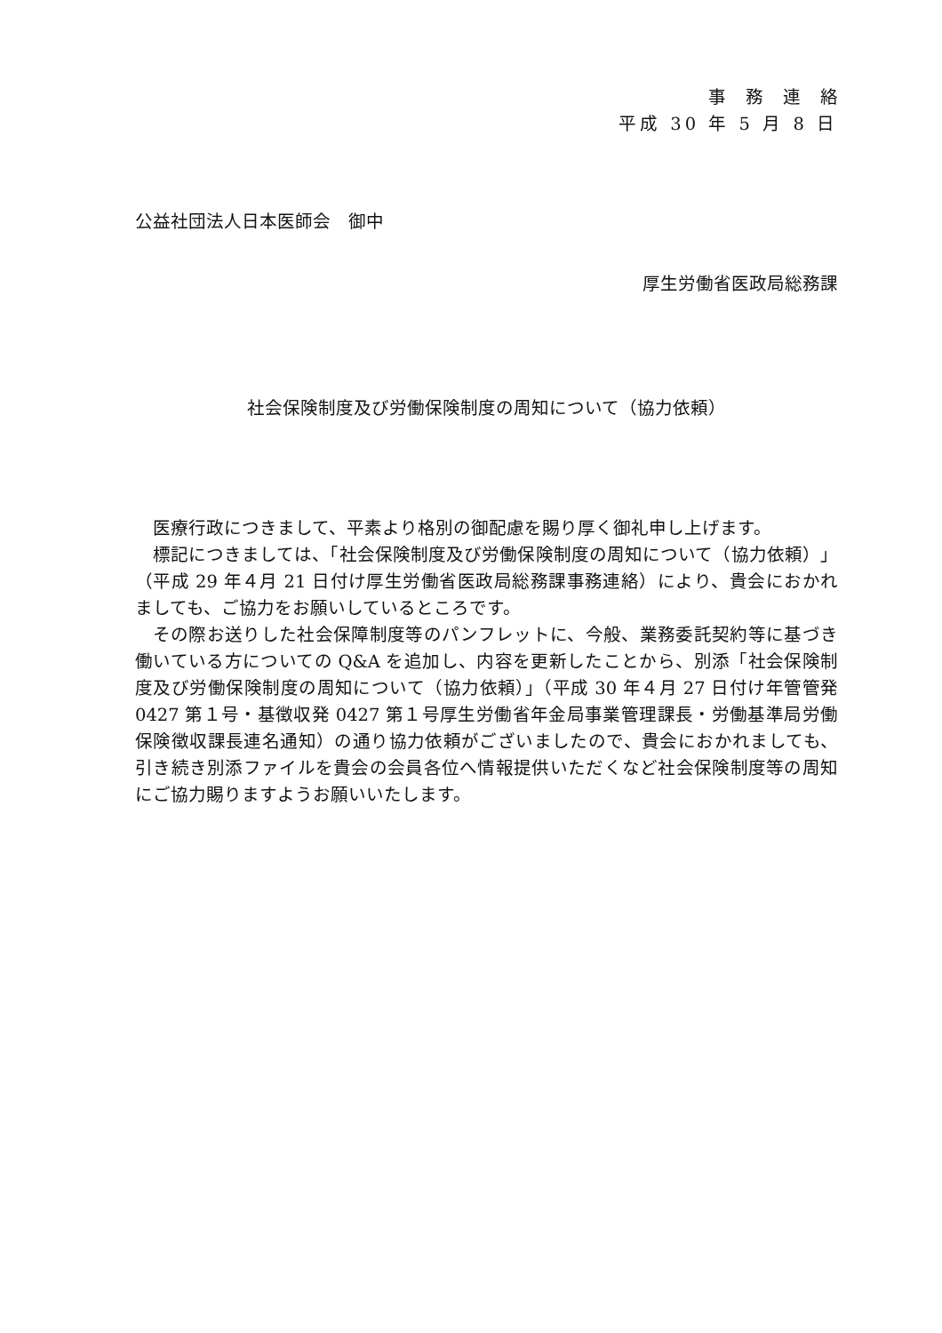事務連絡
平成 30 年 5 月 8 日
公益社団法人日本医師会　御中
厚生労働省医政局総務課
社会保険制度及び労働保険制度の周知について（協力依頼）
医療行政につきまして、平素より格別の御配慮を賜り厚く御礼申し上げます。
標記につきましては、「社会保険制度及び労働保険制度の周知について（協力依頼）」（平成 29 年４月 21 日付け厚生労働省医政局総務課事務連絡）により、貴会におかれましても、ご協力をお願いしているところです。
その際お送りした社会保障制度等のパンフレットに、今般、業務委託契約等に基づき働いている方についての Q&A を追加し、内容を更新したことから、別添「社会保険制度及び労働保険制度の周知について（協力依頼）」（平成 30 年４月 27 日付け年管管発 0427 第１号・基徴収発 0427 第１号厚生労働省年金局事業管理課長・労働基準局労働保険徴収課長連名通知）の通り協力依頼がございましたので、貴会におかれましても、引き続き別添ファイルを貴会の会員各位へ情報提供いただくなど社会保険制度等の周知にご協力賜りますようお願いいたします。